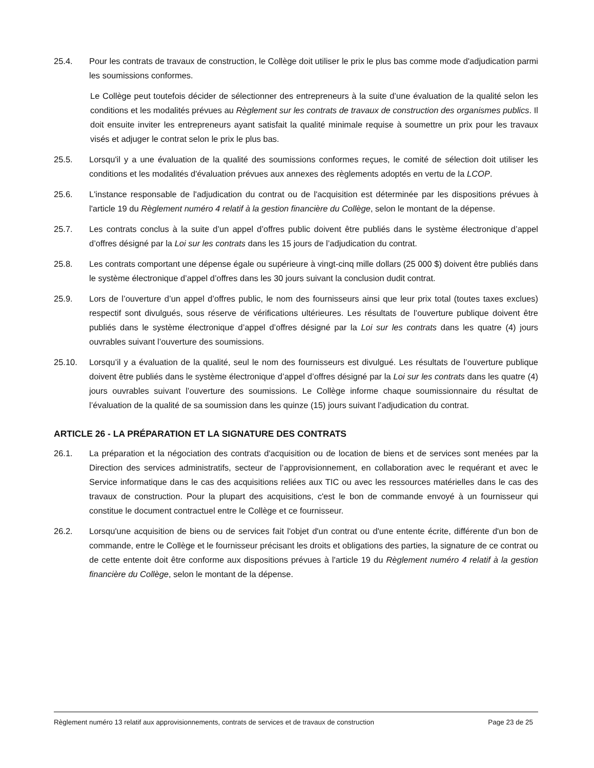25.4. Pour les contrats de travaux de construction, le Collège doit utiliser le prix le plus bas comme mode d'adjudication parmi les soumissions conformes.
Le Collège peut toutefois décider de sélectionner des entrepreneurs à la suite d’une évaluation de la qualité selon les conditions et les modalités prévues au Règlement sur les contrats de travaux de construction des organismes publics. Il doit ensuite inviter les entrepreneurs ayant satisfait la qualité minimale requise à soumettre un prix pour les travaux visés et adjuger le contrat selon le prix le plus bas.
25.5. Lorsqu'il y a une évaluation de la qualité des soumissions conformes reçues, le comité de sélection doit utiliser les conditions et les modalités d'évaluation prévues aux annexes des règlements adoptés en vertu de la LCOP.
25.6. L'instance responsable de l'adjudication du contrat ou de l'acquisition est déterminée par les dispositions prévues à l'article 19 du Règlement numéro 4 relatif à la gestion financière du Collège, selon le montant de la dépense.
25.7. Les contrats conclus à la suite d’un appel d’offres public doivent être publiés dans le système électronique d’appel d’offres désigné par la Loi sur les contrats dans les 15 jours de l’adjudication du contrat.
25.8. Les contrats comportant une dépense égale ou supérieure à vingt-cinq mille dollars (25 000 $) doivent être publiés dans le système électronique d’appel d’offres dans les 30 jours suivant la conclusion dudit contrat.
25.9. Lors de l’ouverture d’un appel d’offres public, le nom des fournisseurs ainsi que leur prix total (toutes taxes exclues) respectif sont divulgués, sous réserve de vérifications ultérieures. Les résultats de l’ouverture publique doivent être publiés dans le système électronique d’appel d’offres désigné par la Loi sur les contrats dans les quatre (4) jours ouvrables suivant l’ouverture des soumissions.
25.10. Lorsqu’il y a évaluation de la qualité, seul le nom des fournisseurs est divulgué. Les résultats de l’ouverture publique doivent être publiés dans le système électronique d’appel d’offres désigné par la Loi sur les contrats dans les quatre (4) jours ouvrables suivant l’ouverture des soumissions. Le Collège informe chaque soumissionnaire du résultat de l’évaluation de la qualité de sa soumission dans les quinze (15) jours suivant l’adjudication du contrat.
ARTICLE 26 - LA PRÉPARATION ET LA SIGNATURE DES CONTRATS
26.1. La préparation et la négociation des contrats d'acquisition ou de location de biens et de services sont menées par la Direction des services administratifs, secteur de l’approvisionnement, en collaboration avec le requérant et avec le Service informatique dans le cas des acquisitions reliées aux TIC ou avec les ressources matérielles dans le cas des travaux de construction. Pour la plupart des acquisitions, c'est le bon de commande envoyé à un fournisseur qui constitue le document contractuel entre le Collège et ce fournisseur.
26.2. Lorsqu'une acquisition de biens ou de services fait l'objet d'un contrat ou d'une entente écrite, différente d'un bon de commande, entre le Collège et le fournisseur précisant les droits et obligations des parties, la signature de ce contrat ou de cette entente doit être conforme aux dispositions prévues à l'article 19 du Règlement numéro 4 relatif à la gestion financière du Collège, selon le montant de la dépense.
Règlement numéro 13 relatif aux approvisionnements, contrats de services et de travaux de construction Page 23 de 25